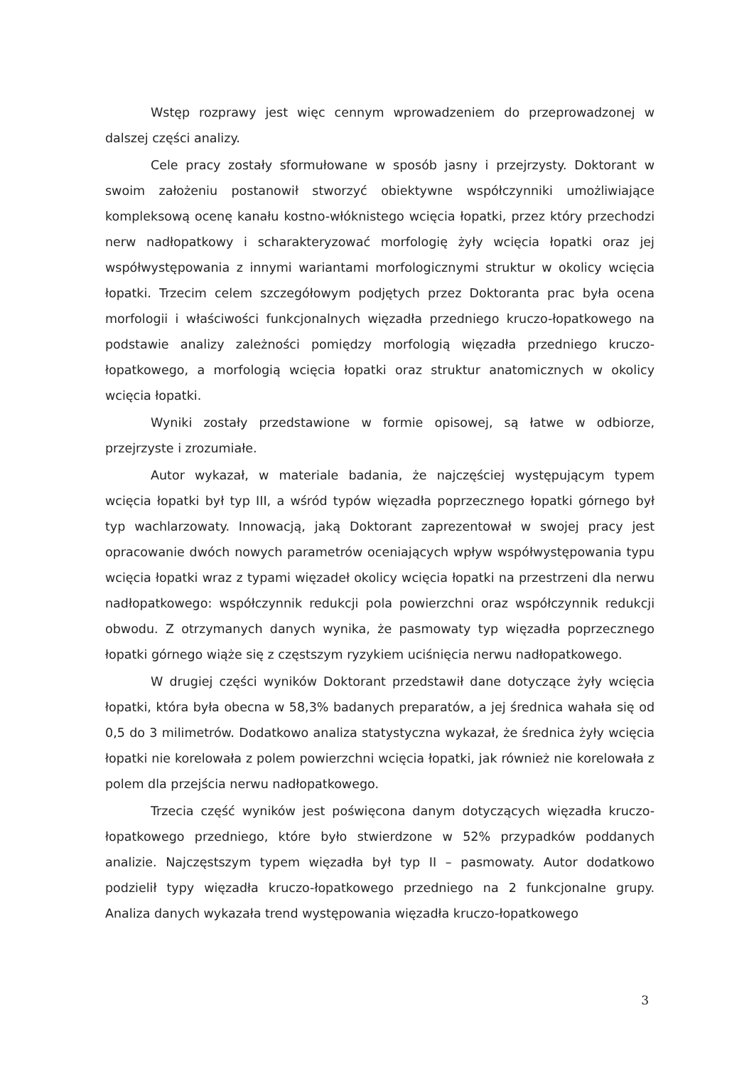Wstęp rozprawy jest więc cennym wprowadzeniem do przeprowadzonej w dalszej części analizy.
Cele pracy zostały sformułowane w sposób jasny i przejrzysty. Doktorant w swoim założeniu postanowił stworzyć obiektywne współczynniki umożliwiające kompleksową ocenę kanału kostno-włóknistego wcięcia łopatki, przez który przechodzi nerw nadłopatkowy i scharakteryzować morfologię żyły wcięcia łopatki oraz jej współwystępowania z innymi wariantami morfologicznymi struktur w okolicy wcięcia łopatki. Trzecim celem szczegółowym podjętych przez Doktoranta prac była ocena morfologii i właściwości funkcjonalnych więzadła przedniego kruczo-łopatkowego na podstawie analizy zależności pomiędzy morfologią więzadła przedniego kruczo-łopatkowego, a morfologią wcięcia łopatki oraz struktur anatomicznych w okolicy wcięcia łopatki.
Wyniki zostały przedstawione w formie opisowej, są łatwe w odbiorze, przejrzyste i zrozumiałe.
Autor wykazał, w materiale badania, że najczęściej występującym typem wcięcia łopatki był typ III, a wśród typów więzadła poprzecznego łopatki górnego był typ wachlarzowaty. Innowacją, jaką Doktorant zaprezentował w swojej pracy jest opracowanie dwóch nowych parametrów oceniających wpływ współwystępowania typu wcięcia łopatki wraz z typami więzadeł okolicy wcięcia łopatki na przestrzeni dla nerwu nadłopatkowego: współczynnik redukcji pola powierzchni oraz współczynnik redukcji obwodu. Z otrzymanych danych wynika, że pasmowaty typ więzadła poprzecznego łopatki górnego wiąże się z częstszym ryzykiem uciśnięcia nerwu nadłopatkowego.
W drugiej części wyników Doktorant przedstawił dane dotyczące żyły wcięcia łopatki, która była obecna w 58,3% badanych preparatów, a jej średnica wahała się od 0,5 do 3 milimetrów. Dodatkowo analiza statystyczna wykazał, że średnica żyły wcięcia łopatki nie korelowała z polem powierzchni wcięcia łopatki, jak również nie korelowała z polem dla przejścia nerwu nadłopatkowego.
Trzecia część wyników jest poświęcona danym dotyczących więzadła kruczo-łopatkowego przedniego, które było stwierdzone w 52% przypadków poddanych analizie. Najczęstszym typem więzadła był typ II – pasmowaty. Autor dodatkowo podzielił typy więzadła kruczo-łopatkowego przedniego na 2 funkcjonalne grupy. Analiza danych wykazała trend występowania więzadła kruczo-łopatkowego
3